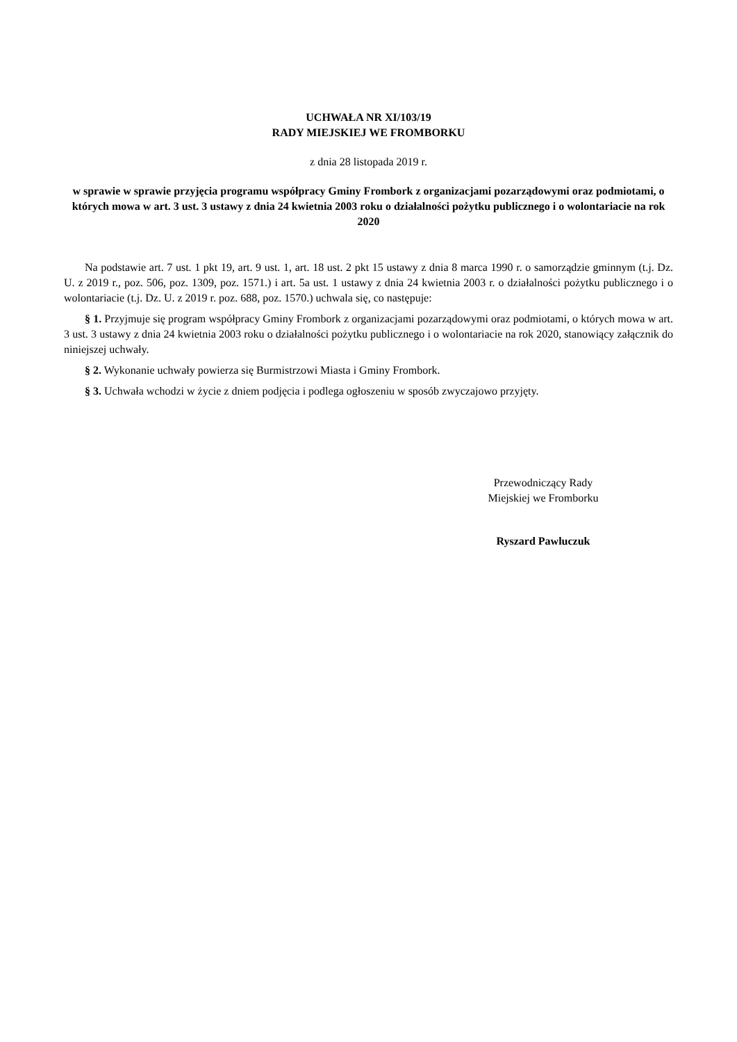UCHWAŁA NR XI/103/19
RADY MIEJSKIEJ WE FROMBORKU
z dnia 28 listopada 2019 r.
w sprawie w sprawie przyjęcia programu współpracy Gminy Frombork z organizacjami pozarządowymi oraz podmiotami, o których mowa w art. 3 ust. 3 ustawy z dnia 24 kwietnia 2003 roku o działalności pożytku publicznego i o wolontariacie na rok 2020
Na podstawie art. 7 ust. 1 pkt 19, art. 9 ust. 1, art. 18 ust. 2 pkt 15 ustawy z dnia 8 marca 1990 r. o samorządzie gminnym (t.j. Dz. U. z 2019 r., poz. 506, poz. 1309, poz. 1571.) i art. 5a ust. 1 ustawy z dnia 24 kwietnia 2003 r. o działalności pożytku publicznego i o wolontariacie (t.j. Dz. U. z 2019 r. poz. 688, poz. 1570.) uchwala się, co następuje:
§ 1. Przyjmuje się program współpracy Gminy Frombork z organizacjami pozarządowymi oraz podmiotami, o których mowa w art. 3 ust. 3 ustawy z dnia 24 kwietnia 2003 roku o działalności pożytku publicznego i o wolontariacie na rok 2020, stanowiący załącznik do niniejszej uchwały.
§ 2. Wykonanie uchwały powierza się Burmistrzowi Miasta i Gminy Frombork.
§ 3. Uchwała wchodzi w życie z dniem podjęcia i podlega ogłoszeniu w sposób zwyczajowo przyjęty.
Przewodniczący Rady
Miejskiej we Fromborku
Ryszard Pawluczuk